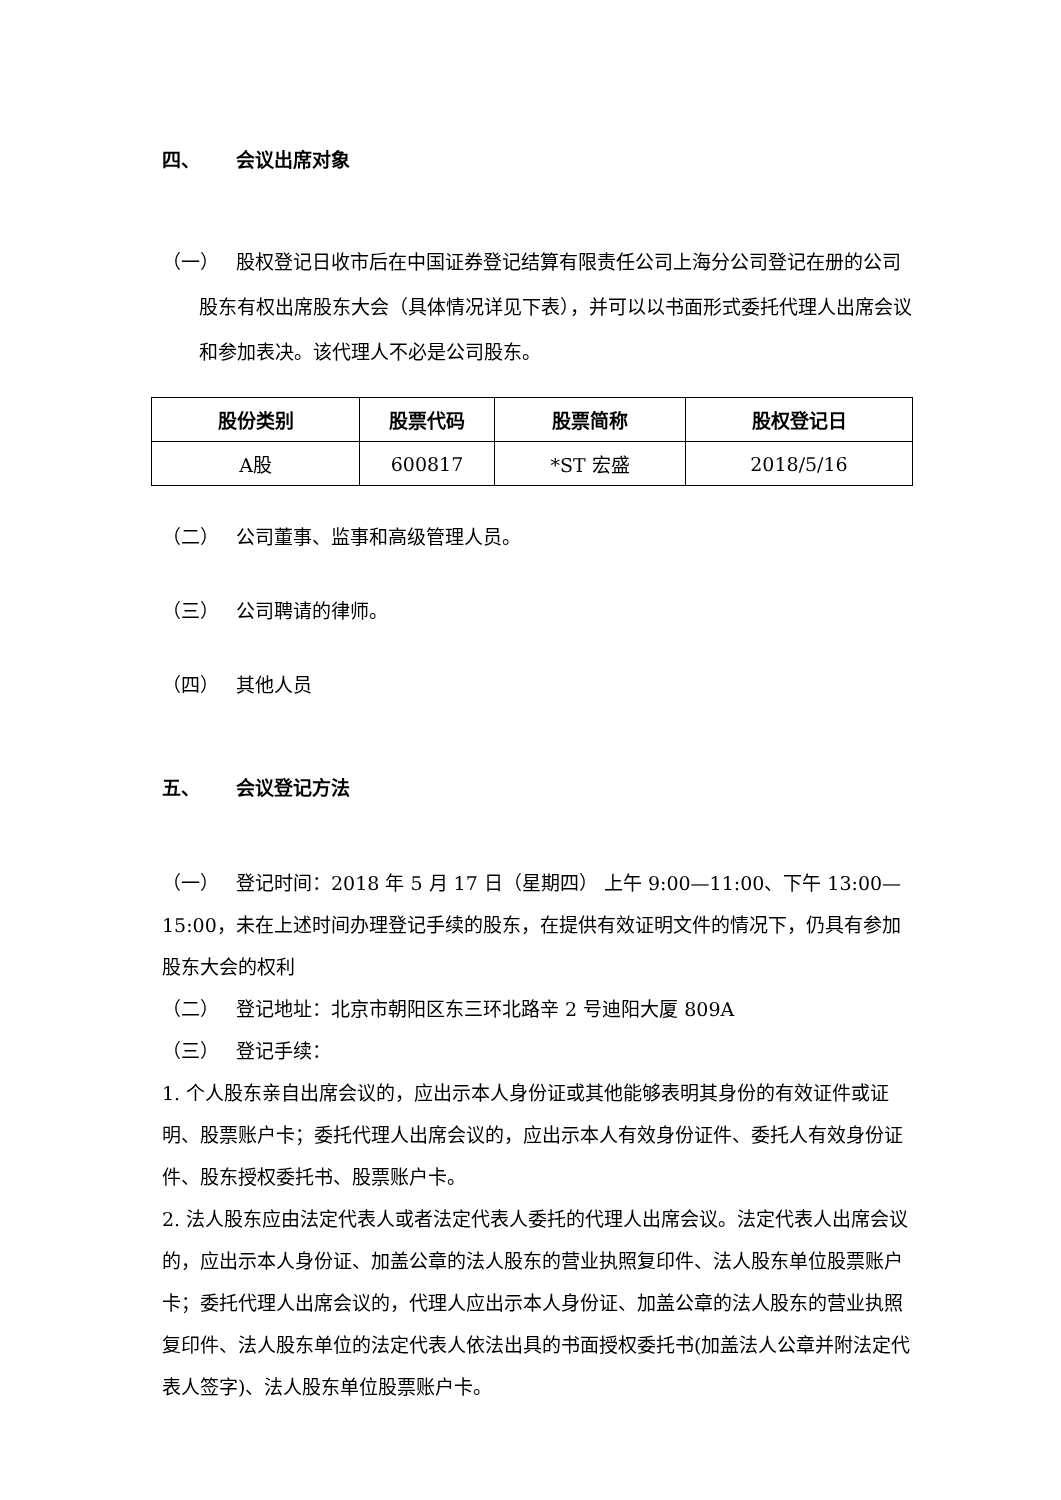四、 会议出席对象
（一） 股权登记日收市后在中国证券登记结算有限责任公司上海分公司登记在册的公司股东有权出席股东大会（具体情况详见下表），并可以以书面形式委托代理人出席会议和参加表决。该代理人不必是公司股东。
| 股份类别 | 股票代码 | 股票简称 | 股权登记日 |
| --- | --- | --- | --- |
| A股 | 600817 | *ST 宏盛 | 2018/5/16 |
（二） 公司董事、监事和高级管理人员。
（三） 公司聘请的律师。
（四） 其他人员
五、 会议登记方法
（一） 登记时间：2018 年 5 月 17 日（星期四） 上午 9:00—11:00、下午 13:00—15:00，未在上述时间办理登记手续的股东，在提供有效证明文件的情况下，仍具有参加股东大会的权利
（二） 登记地址：北京市朝阳区东三环北路辛 2 号迪阳大厦 809A
（三） 登记手续：
1. 个人股东亲自出席会议的，应出示本人身份证或其他能够表明其身份的有效证件或证明、股票账户卡；委托代理人出席会议的，应出示本人有效身份证件、委托人有效身份证件、股东授权委托书、股票账户卡。
2. 法人股东应由法定代表人或者法定代表人委托的代理人出席会议。法定代表人出席会议的，应出示本人身份证、加盖公章的法人股东的营业执照复印件、法人股东单位股票账户卡；委托代理人出席会议的，代理人应出示本人身份证、加盖公章的法人股东的营业执照复印件、法人股东单位的法定代表人依法出具的书面授权委托书(加盖法人公章并附法定代表人签字)、法人股东单位股票账户卡。